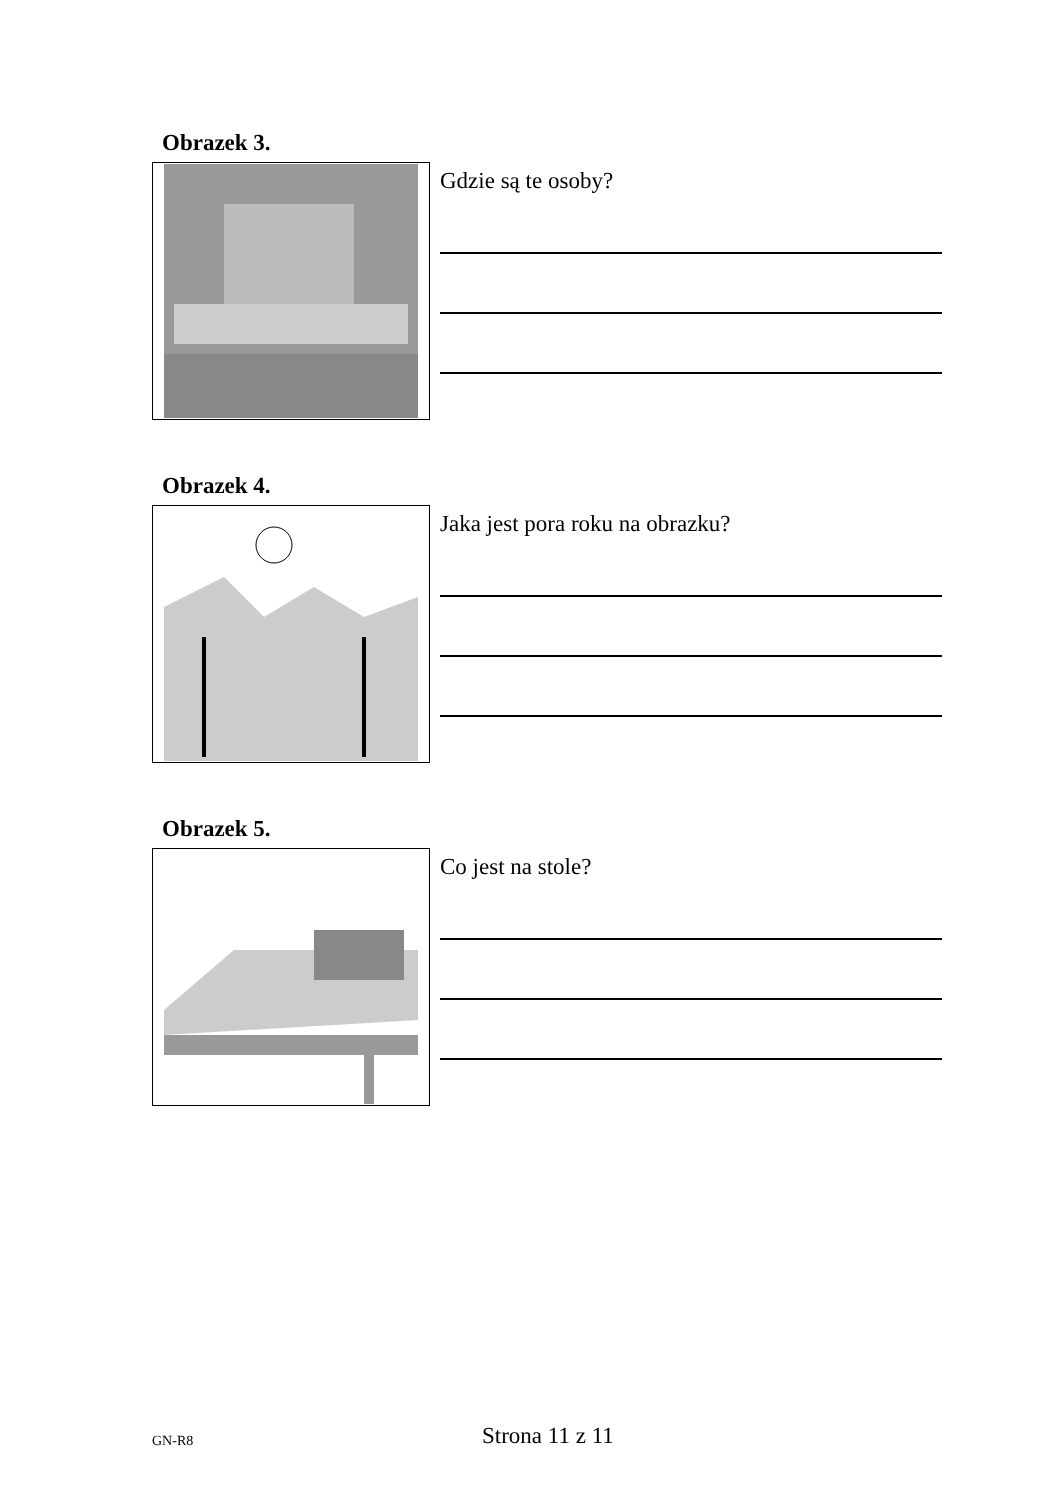Obrazek 3.
Gdzie są te osoby?
Obrazek 4.
Jaka jest pora roku na obrazku?
Obrazek 5.
Co jest na stole?
GN-R8 Strona 11 z 11